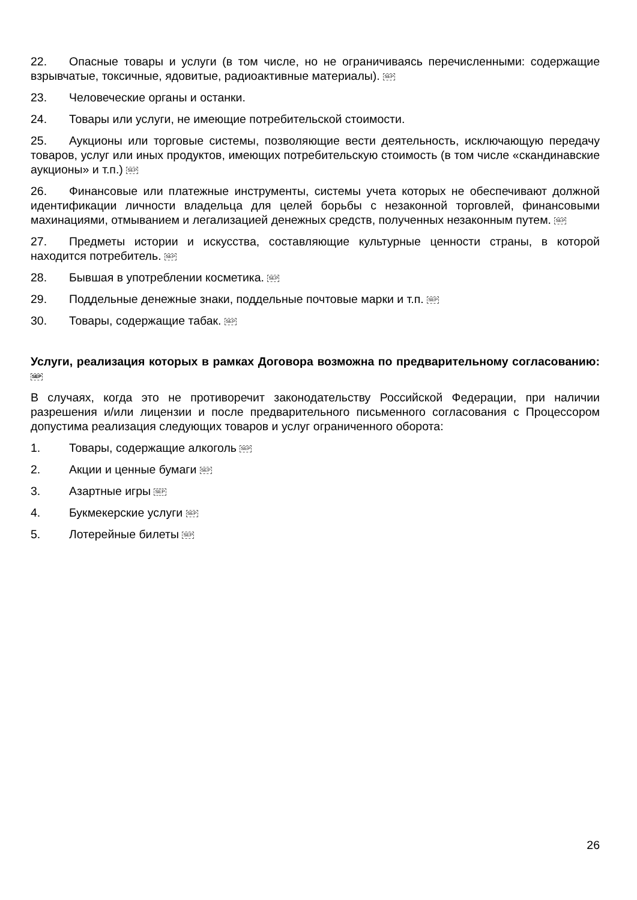22. Опасные товары и услуги (в том числе, но не ограничиваясь перечисленными: содержащие взрывчатые, токсичные, ядовитые, радиоактивные материалы). SEP
23. Человеческие органы и останки.
24. Товары или услуги, не имеющие потребительской стоимости.
25. Аукционы или торговые системы, позволяющие вести деятельность, исключающую передачу товаров, услуг или иных продуктов, имеющих потребительскую стоимость (в том числе «скандинавские аукционы» и т.п.) SEP
26. Финансовые или платежные инструменты, системы учета которых не обеспечивают должной идентификации личности владельца для целей борьбы с незаконной торговлей, финансовыми махинациями, отмыванием и легализацией денежных средств, полученных незаконным путем. SEP
27. Предметы истории и искусства, составляющие культурные ценности страны, в которой находится потребитель. SEP
28. Бывшая в употреблении косметика. SEP
29. Поддельные денежные знаки, поддельные почтовые марки и т.п. SEP
30. Товары, содержащие табак. SEP
Услуги, реализация которых в рамках Договора возможна по предварительному согласованию: SEP
В случаях, когда это не противоречит законодательству Российской Федерации, при наличии разрешения и/или лицензии и после предварительного письменного согласования с Процессором допустима реализация следующих товаров и услуг ограниченного оборота:
1. Товары, содержащие алкоголь SEP
2. Акции и ценные бумаги SEP
3. Азартные игры SEP
4. Букмекерские услуги SEP
5. Лотерейные билеты SEP
26